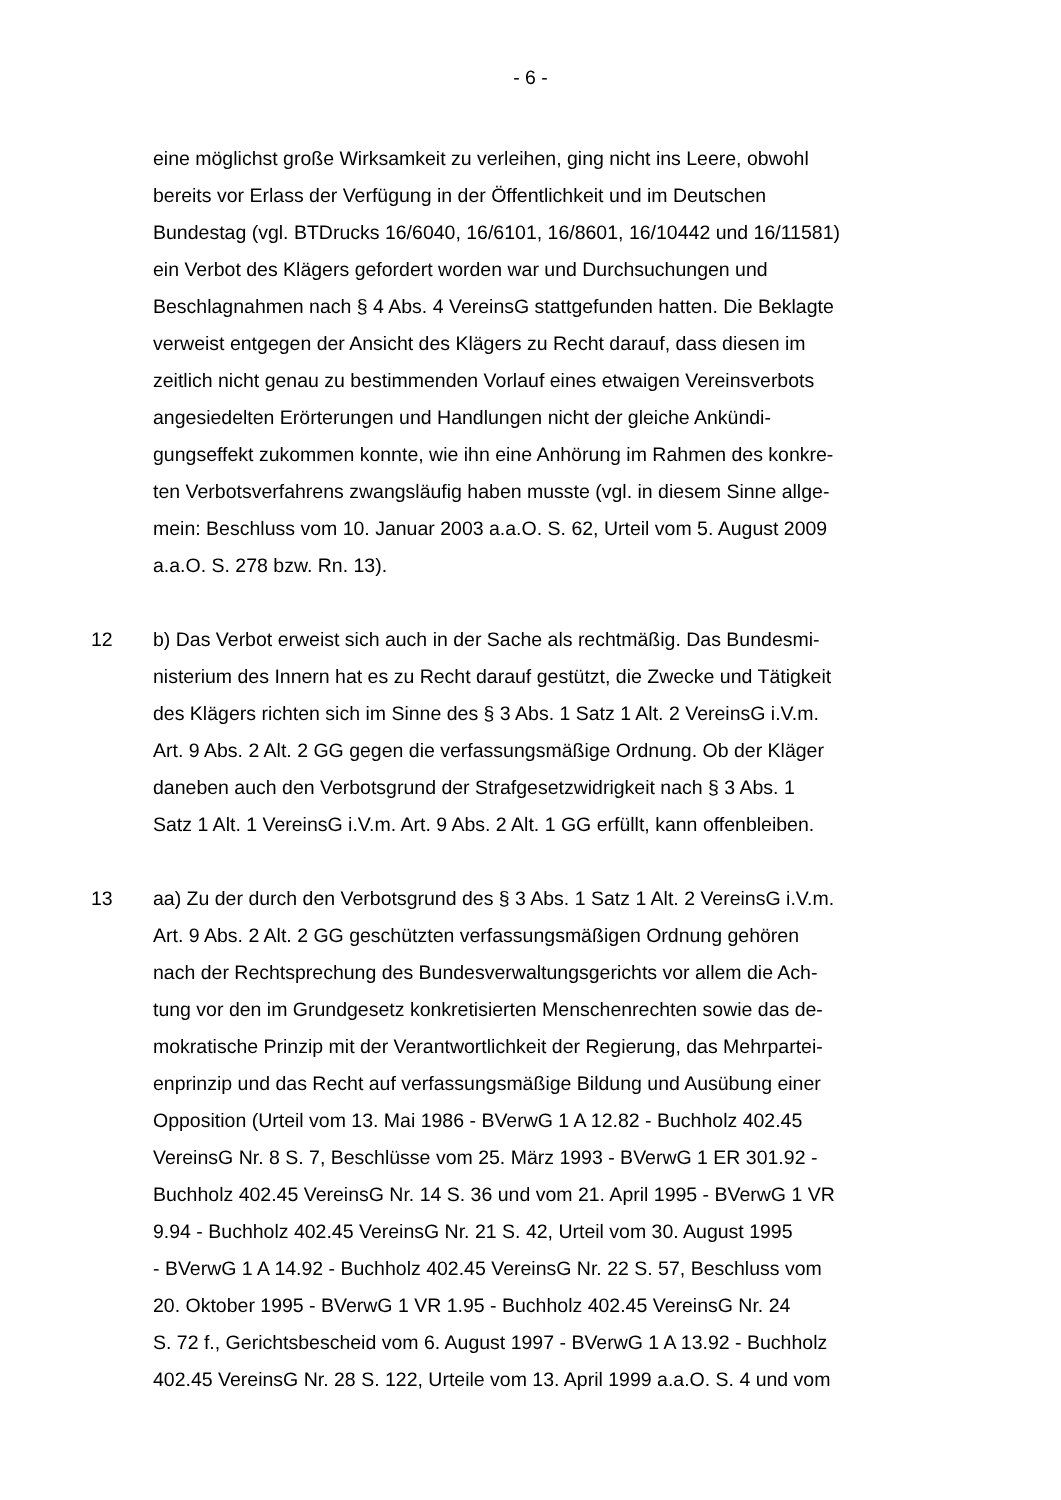- 6 -
eine möglichst große Wirksamkeit zu verleihen, ging nicht ins Leere, obwohl
bereits vor Erlass der Verfügung in der Öffentlichkeit und im Deutschen
Bundestag (vgl. BTDrucks 16/6040, 16/6101, 16/8601, 16/10442 und 16/11581)
ein Verbot des Klägers gefordert worden war und Durchsuchungen und
Beschlagnahmen nach § 4 Abs. 4 VereinsG stattgefunden hatten. Die Beklagte
verweist entgegen der Ansicht des Klägers zu Recht darauf, dass diesen im
zeitlich nicht genau zu bestimmenden Vorlauf eines etwaigen Vereinsverbots
angesiedelten Erörterungen und Handlungen nicht der gleiche Ankündi-
gungseffekt zukommen konnte, wie ihn eine Anhörung im Rahmen des konkre-
ten Verbotsverfahrens zwangsläufig haben musste (vgl. in diesem Sinne allge-
mein: Beschluss vom 10. Januar 2003 a.a.O. S. 62, Urteil vom 5. August 2009
a.a.O. S. 278 bzw. Rn. 13).
12 b) Das Verbot erweist sich auch in der Sache als rechtmäßig. Das Bundesmi-
nisterium des Innern hat es zu Recht darauf gestützt, die Zwecke und Tätigkeit
des Klägers richten sich im Sinne des § 3 Abs. 1 Satz 1 Alt. 2 VereinsG i.V.m.
Art. 9 Abs. 2 Alt. 2 GG gegen die verfassungsmäßige Ordnung. Ob der Kläger
daneben auch den Verbotsgrund der Strafgesetzwidrigkeit nach § 3 Abs. 1
Satz 1 Alt. 1 VereinsG i.V.m. Art. 9 Abs. 2 Alt. 1 GG erfüllt, kann offenbleiben.
13 aa) Zu der durch den Verbotsgrund des § 3 Abs. 1 Satz 1 Alt. 2 VereinsG i.V.m.
Art. 9 Abs. 2 Alt. 2 GG geschützten verfassungsmäßigen Ordnung gehören
nach der Rechtsprechung des Bundesverwaltungsgerichts vor allem die Ach-
tung vor den im Grundgesetz konkretisierten Menschenrechten sowie das de-
mokratische Prinzip mit der Verantwortlichkeit der Regierung, das Mehrpartei-
enprinzip und das Recht auf verfassungsmäßige Bildung und Ausübung einer
Opposition (Urteil vom 13. Mai 1986 - BVerwG 1 A 12.82 - Buchholz 402.45
VereinsG Nr. 8 S. 7, Beschlüsse vom 25. März 1993 - BVerwG 1 ER 301.92 -
Buchholz 402.45 VereinsG Nr. 14 S. 36 und vom 21. April 1995 - BVerwG 1 VR
9.94 - Buchholz 402.45 VereinsG Nr. 21 S. 42, Urteil vom 30. August 1995
- BVerwG 1 A 14.92 - Buchholz 402.45 VereinsG Nr. 22 S. 57, Beschluss vom
20. Oktober 1995 - BVerwG 1 VR 1.95 - Buchholz 402.45 VereinsG Nr. 24
S. 72 f., Gerichtsbescheid vom 6. August 1997 - BVerwG 1 A 13.92 - Buchholz
402.45 VereinsG Nr. 28 S. 122, Urteile vom 13. April 1999 a.a.O. S. 4 und vom